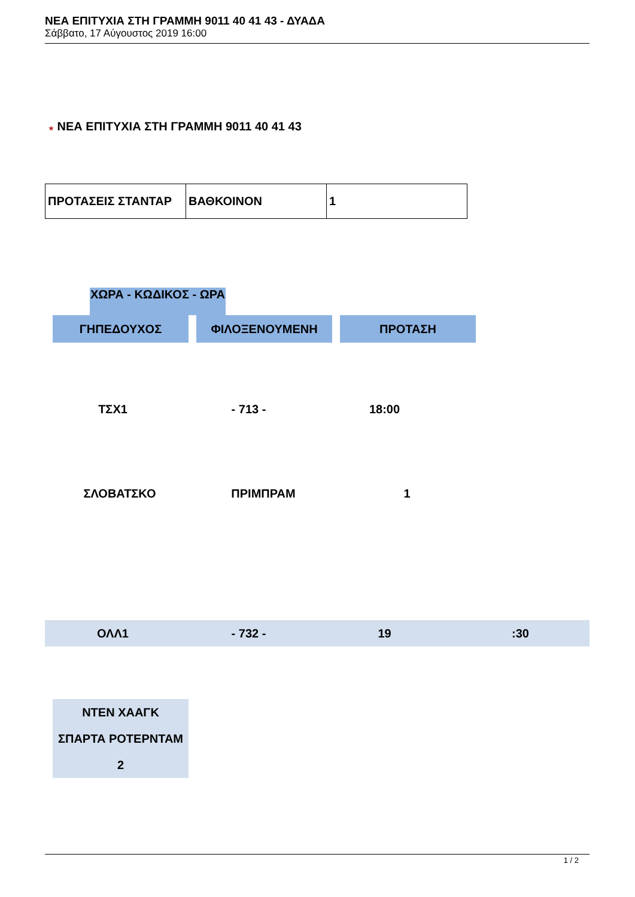ΝΕΑ ΕΠΙΤΥΧΙΑ ΣΤΗ ΓΡΑΜΜΗ 9011 40 41 43 - ΔΥΑΔΑ
Σάββατο, 17 Αύγουστος 2019 16:00
★ ΝΕΑ ΕΠΙΤΥΧΙΑ ΣΤΗ ΓΡΑΜΜΗ 9011 40 41 43
| ΠΡΟΤΑΣΕΙΣ ΣΤΑΝΤΑΡ | ΒΑΘΚΟΙΝΟΝ | 1 |
ΧΩΡΑ - ΚΩΔΙΚΟΣ - ΩΡΑ
ΓΗΠΕΔΟΥΧΟΣ ΦΙΛΟΞΕΝΟΥΜΕΝΗ ΠΡΟΤΑΣΗ
ΤΣΧ1 - 713 - 18:00
ΣΛΟΒΑΤΣΚΟ ΠΡΙΜΠΡΑΜ 1
ΟΛΛ1 - 732 - 19 :30
ΝΤΕΝ ΧΑΑΓΚ
ΣΠΑΡΤΑ ΡΟΤΕΡΝΤΑΜ
2
1 / 2